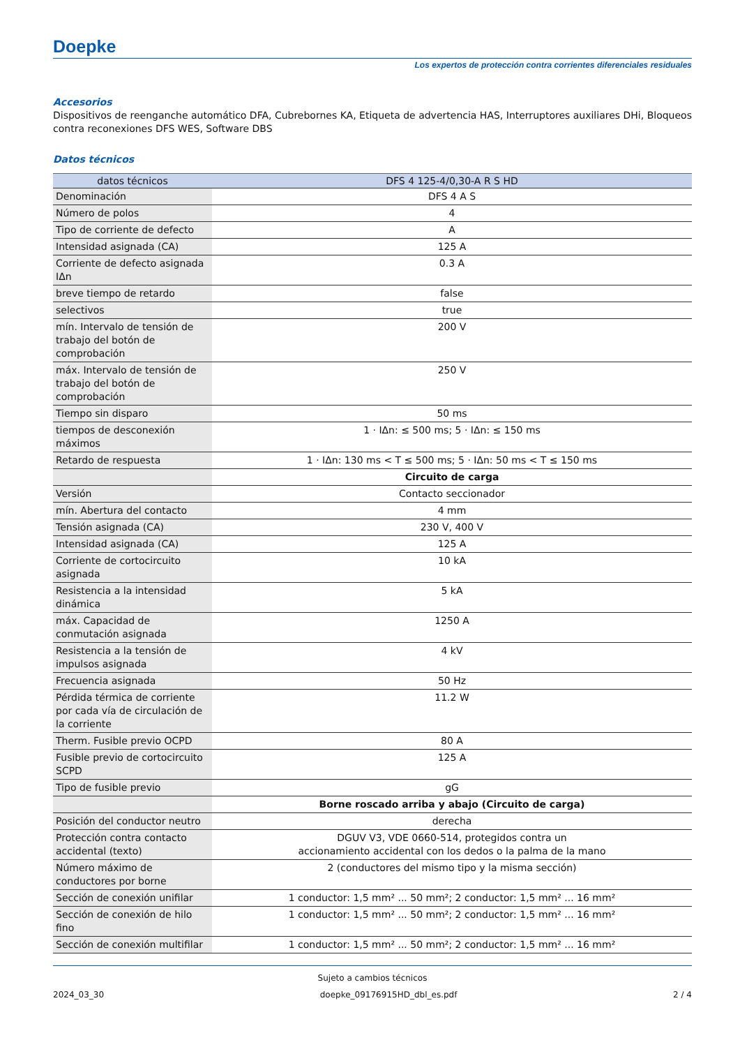Doepke
Los expertos de protección contra corrientes diferenciales residuales
Accesorios
Dispositivos de reenganche automático DFA, Cubrebornes KA, Etiqueta de advertencia HAS, Interruptores auxiliares DHi, Bloqueos contra reconexiones DFS WES, Software DBS
Datos técnicos
| datos técnicos | DFS 4 125-4/0,30-A R S HD |
| --- | --- |
| Denominación | DFS 4 A S |
| Número de polos | 4 |
| Tipo de corriente de defecto | A |
| Intensidad asignada (CA) | 125 A |
| Corriente de defecto asignada IΔn | 0.3 A |
| breve tiempo de retardo | false |
| selectivos | true |
| mín. Intervalo de tensión de trabajo del botón de comprobación | 200 V |
| máx. Intervalo de tensión de trabajo del botón de comprobación | 250 V |
| Tiempo sin disparo | 50 ms |
| tiempos de desconexión máximos | 1 · IΔn: ≤ 500 ms; 5 · IΔn: ≤ 150 ms |
| Retardo de respuesta | 1 · IΔn: 130 ms < T ≤ 500 ms; 5 · IΔn: 50 ms < T ≤ 150 ms |
| | Circuito de carga |
| Versión | Contacto seccionador |
| mín. Abertura del contacto | 4 mm |
| Tensión asignada (CA) | 230 V, 400 V |
| Intensidad asignada (CA) | 125 A |
| Corriente de cortocircuito asignada | 10 kA |
| Resistencia a la intensidad dinámica | 5 kA |
| máx. Capacidad de conmutación asignada | 1250 A |
| Resistencia a la tensión de impulsos asignada | 4 kV |
| Frecuencia asignada | 50 Hz |
| Pérdida térmica de corriente por cada vía de circulación de la corriente | 11.2 W |
| Therm. Fusible previo OCPD | 80 A |
| Fusible previo de cortocircuito SCPD | 125 A |
| Tipo de fusible previo | gG |
| | Borne roscado arriba y abajo (Circuito de carga) |
| Posición del conductor neutro | derecha |
| Protección contra contacto accidental (texto) | DGUV V3, VDE 0660-514, protegidos contra un accionamiento accidental con los dedos o la palma de la mano |
| Número máximo de conductores por borne | 2 (conductores del mismo tipo y la misma sección) |
| Sección de conexión unifilar | 1 conductor: 1,5 mm² ... 50 mm²; 2 conductor: 1,5 mm² ... 16 mm² |
| Sección de conexión de hilo fino | 1 conductor: 1,5 mm² ... 50 mm²; 2 conductor: 1,5 mm² ... 16 mm² |
| Sección de conexión multifilar | 1 conductor: 1,5 mm² ... 50 mm²; 2 conductor: 1,5 mm² ... 16 mm² |
Sujeto a cambios técnicos
2024_03_30 doepke_09176915HD_dbl_es.pdf 2 / 4